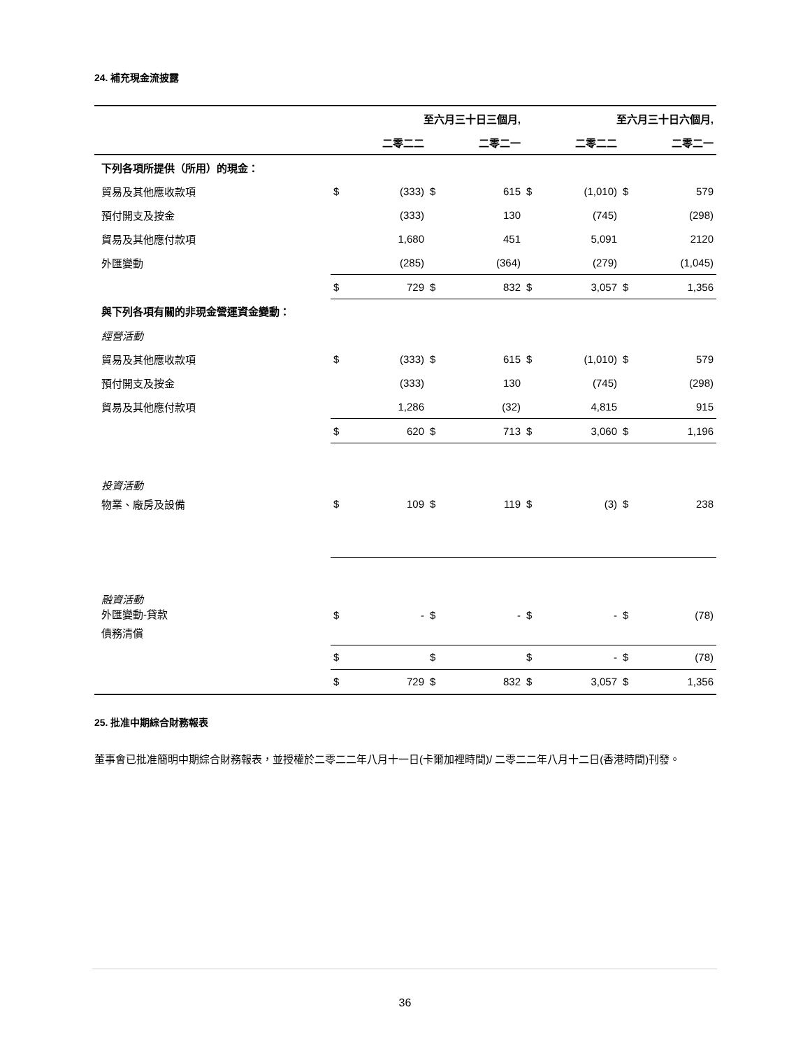24. 補充現金流披露
| | 至六月三十日三個月, | | | | 至六月三十日六個月, | | | |
| --- | --- | --- | --- | --- | --- | --- | --- | --- |
| | | 二零二二 | | 二零二一 | | 二零二二 | | 二零二一 |
| 下列各項所提供（所用）的現金： | | | | | | | | |
| 貿易及其他應收款項 | $ | (333) | $ | 615 | $ | (1,010) | $ | 579 |
| 預付開支及按金 | | (333) | | 130 | | (745) | | (298) |
| 貿易及其他應付款項 | | 1,680 | | 451 | | 5,091 | | 2120 |
| 外匯變動 | | (285) | | (364) | | (279) | | (1,045) |
| | $ | 729 | $ | 832 | $ | 3,057 | $ | 1,356 |
| 與下列各項有關的非現金營運資金變動： | | | | | | | | |
| 經營活動 | | | | | | | | |
| 貿易及其他應收款項 | $ | (333) | $ | 615 | $ | (1,010) | $ | 579 |
| 預付開支及按金 | | (333) | | 130 | | (745) | | (298) |
| 貿易及其他應付款項 | | 1,286 | | (32) | | 4,815 | | 915 |
| | $ | 620 | $ | 713 | $ | 3,060 | $ | 1,196 |
| 投資活動 | | | | | | | | |
| 物業、廠房及設備 | $ | 109 | $ | 119 | $ | (3) | $ | 238 |
| 融資活動 外匯變動-貸款 | $ | - | $ | - | $ | - | $ | (78) |
| 債務清償 | | | | | | | | |
| | $ | | $ | | $ | - | $ | (78) |
| | $ | 729 | $ | 832 | $ | 3,057 | $ | 1,356 |
25. 批准中期綜合財務報表
董事會已批准簡明中期綜合財務報表，並授權於二零二二年八月十一日(卡爾加裡時間)/ 二零二二年八月十二日(香港時間)刊發。
36